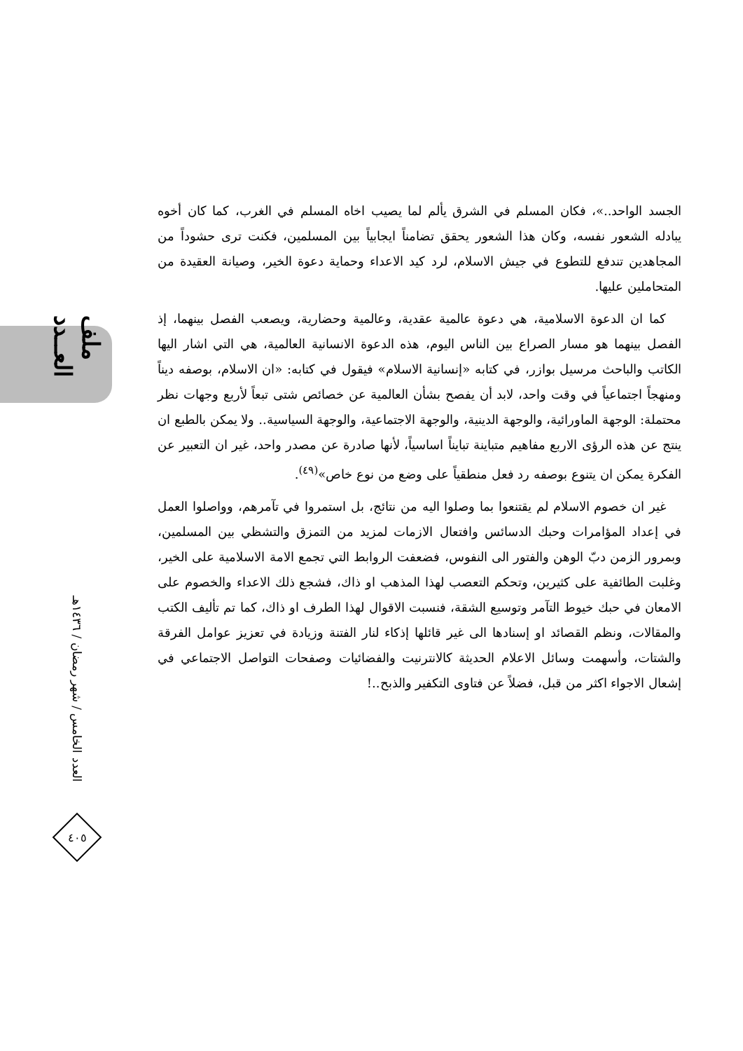ملف العــدد
العدد الخامس / شهر رمضان / ١٤٣٦هـ
٤٠٥
الجسد الواحد..»، فكان المسلم في الشرق يألم لما يصيب اخاه المسلم في الغرب، كما كان أخوه يبادله الشعور نفسه، وكان هذا الشعور يحقق تضامناً ايجابياً بين المسلمين، فكنت ترى حشوداً من المجاهدين تندفع للتطوع في جيش الاسلام، لرد كيد الاعداء وحماية دعوة الخير، وصيانة العقيدة من المتحاملين عليها.
كما ان الدعوة الاسلامية، هي دعوة عالمية عقدية، وعالمية وحضارية، ويصعب الفصل بينهما، إذ الفصل بينهما هو مسار الصراع بين الناس اليوم، هذه الدعوة الانسانية العالمية، هي التي اشار اليها الكاتب والباحث مرسيل بوازر، في كتابه «إنسانية الاسلام» فيقول في كتابه: «ان الاسلام، بوصفه ديناً ومنهجاً اجتماعياً في وقت واحد، لابد أن يفصح بشأن العالمية عن خصائص شتى تبعاً لأربع وجهات نظر محتملة: الوجهة الماورائية، والوجهة الدينية، والوجهة الاجتماعية، والوجهة السياسية.. ولا يمكن بالطبع ان ينتج عن هذه الرؤى الاربع مفاهيم متباينة تبايناً اساسياً، لأنها صادرة عن مصدر واحد، غير ان التعبير عن الفكرة يمكن ان يتنوع بوصفه رد فعل منطقياً على وضع من نوع خاص»<sup>(٤٩)</sup>.
غير ان خصوم الاسلام لم يقتنعوا بما وصلوا اليه من نتائج، بل استمروا في تآمرهم، وواصلوا العمل في إعداد المؤامرات وحبك الدسائس وافتعال الازمات لمزيد من التمزق والتشظي بين المسلمين، وبمرور الزمن دبّ الوهن والفتور الى النفوس، فضعفت الروابط التي تجمع الامة الاسلامية على الخير، وغلبت الطائفية على كثيرين، وتحكم التعصب لهذا المذهب او ذاك، فشجع ذلك الاعداء والخصوم على الامعان في حبك خيوط التآمر وتوسيع الشقة، فنسبت الاقوال لهذا الطرف او ذاك، كما تم تأليف الكتب والمقالات، ونظم القصائد او إسنادها الى غير قائلها إذكاء لنار الفتنة وزيادة في تعزيز عوامل الفرقة والشتات، وأسهمت وسائل الاعلام الحديثة كالانترنيت والفضائيات وصفحات التواصل الاجتماعي في إشعال الاجواء اكثر من قبل، فضلاً عن فتاوى التكفير والذبح..!